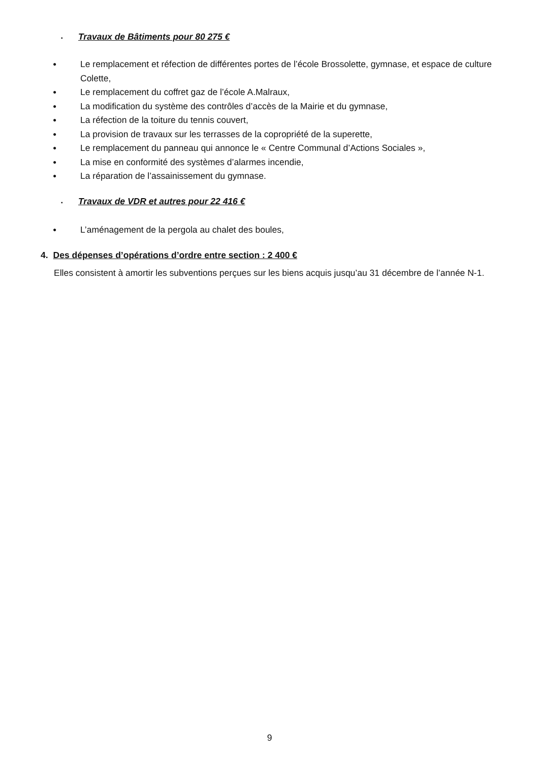▪ Travaux de Bâtiments pour 80 275 €
●
Le remplacement et réfection de différentes portes de l’école Brossolette, gymnase, et espace de culture Colette,
●
Le remplacement du coffret gaz de l’école A.Malraux,
●
La modification du système des contrôles d’accès de la Mairie et du gymnase,
●
La réfection de la toiture du tennis couvert,
●
La provision de travaux sur les terrasses de la copropriété de la superette,
●
Le remplacement du panneau qui annonce le « Centre Communal d’Actions Sociales »,
●
La mise en conformité des systèmes d’alarmes incendie,
●
La réparation de l’assainissement du gymnase.
▪ Travaux de VDR et autres pour 22 416 €
●
L’aménagement de la pergola au chalet des boules,
4. Des dépenses d’opérations d’ordre entre section : 2 400 €
Elles consistent à amortir les subventions perçues sur les biens acquis jusqu’au 31 décembre de l’année N-1.
9